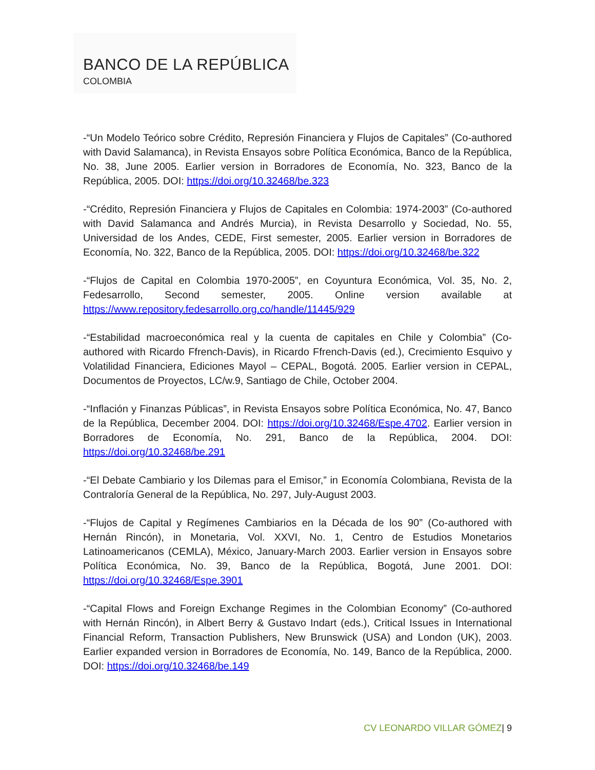BANCO DE LA REPÚBLICA
COLOMBIA
-“Un Modelo Teórico sobre Crédito, Represión Financiera y Flujos de Capitales” (Co-authored with David Salamanca), in Revista Ensayos sobre Política Económica, Banco de la República, No. 38, June 2005. Earlier version in Borradores de Economía, No. 323, Banco de la República, 2005. DOI: https://doi.org/10.32468/be.323
-“Crédito, Represión Financiera y Flujos de Capitales en Colombia: 1974-2003” (Co-authored with David Salamanca and Andrés Murcia), in Revista Desarrollo y Sociedad, No. 55, Universidad de los Andes, CEDE, First semester, 2005. Earlier version in Borradores de Economía, No. 322, Banco de la República, 2005. DOI: https://doi.org/10.32468/be.322
-“Flujos de Capital en Colombia 1970-2005”, en Coyuntura Económica, Vol. 35, No. 2, Fedesarrollo, Second semester, 2005. Online version available at https://www.repository.fedesarrollo.org.co/handle/11445/929
-“Estabilidad macroeconómica real y la cuenta de capitales en Chile y Colombia” (Co-authored with Ricardo Ffrench-Davis), in Ricardo Ffrench-Davis (ed.), Crecimiento Esquivo y Volatilidad Financiera, Ediciones Mayol – CEPAL, Bogotá. 2005. Earlier version in CEPAL, Documentos de Proyectos, LC/w.9, Santiago de Chile, October 2004.
-“Inflación y Finanzas Públicas”, in Revista Ensayos sobre Política Económica, No. 47, Banco de la República, December 2004. DOI: https://doi.org/10.32468/Espe.4702. Earlier version in Borradores de Economía, No. 291, Banco de la República, 2004. DOI: https://doi.org/10.32468/be.291
-“El Debate Cambiario y los Dilemas para el Emisor,” in Economía Colombiana, Revista de la Contraloría General de la República, No. 297, July-August 2003.
-“Flujos de Capital y Regímenes Cambiarios en la Década de los 90” (Co-authored with Hernán Rincón), in Monetaria, Vol. XXVI, No. 1, Centro de Estudios Monetarios Latinoamericanos (CEMLA), México, January-March 2003. Earlier version in Ensayos sobre Política Económica, No. 39, Banco de la República, Bogotá, June 2001. DOI: https://doi.org/10.32468/Espe.3901
-“Capital Flows and Foreign Exchange Regimes in the Colombian Economy” (Co-authored with Hernán Rincón), in Albert Berry & Gustavo Indart (eds.), Critical Issues in International Financial Reform, Transaction Publishers, New Brunswick (USA) and London (UK), 2003. Earlier expanded version in Borradores de Economía, No. 149, Banco de la República, 2000. DOI: https://doi.org/10.32468/be.149
CV LEONARDO VILLAR GÓMEZ| 9